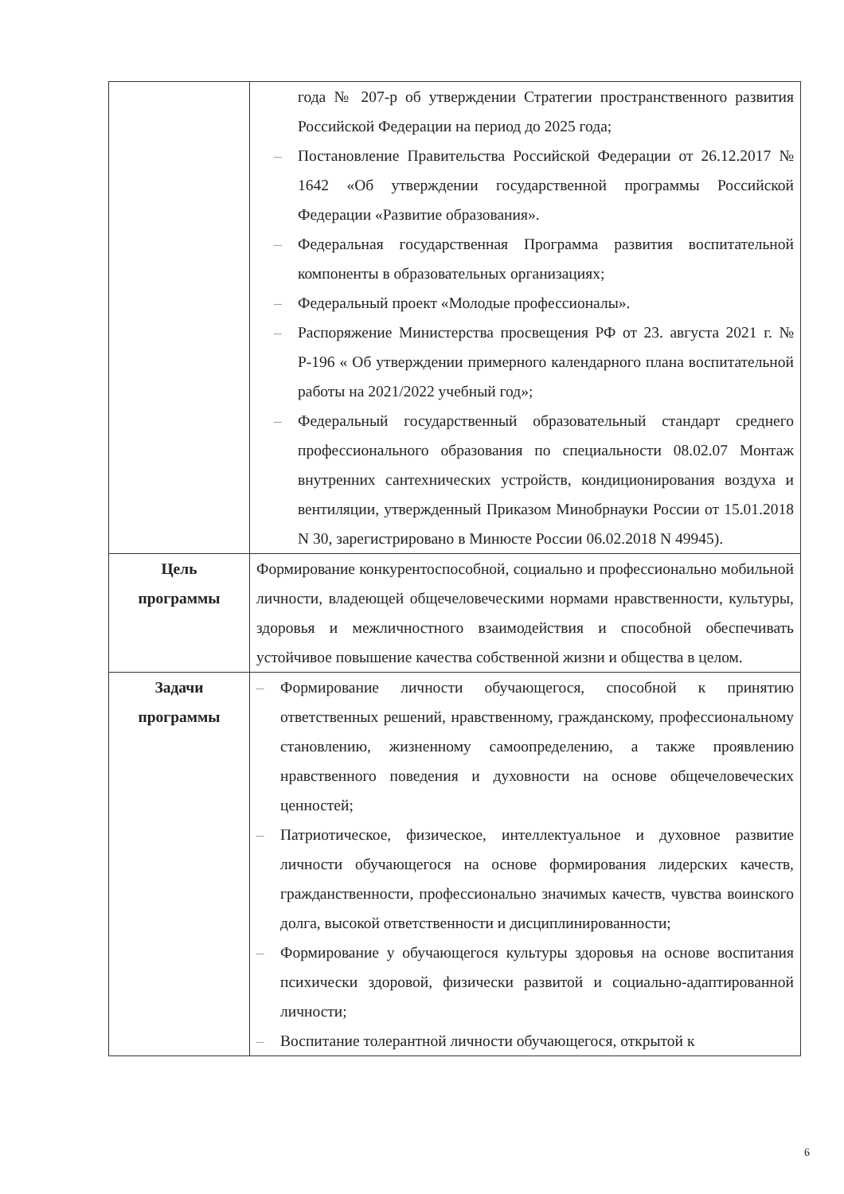| | года № 207-р об утверждении Стратегии пространственного развития Российской Федерации на период до 2025 года; – Постановление Правительства Российской Федерации от 26.12.2017 № 1642 «Об утверждении государственной программы Российской Федерации «Развитие образования». – Федеральная государственная Программа развития воспитательной компоненты в образовательных организациях; – Федеральный проект «Молодые профессионалы». – Распоряжение Министерства просвещения РФ от 23. августа 2021 г. № Р-196 « Об утверждении примерного календарного плана воспитательной работы на 2021/2022 учебный год»; – Федеральный государственный образовательный стандарт среднего профессионального образования по специальности 08.02.07 Монтаж внутренних сантехнических устройств, кондиционирования воздуха и вентиляции, утвержденный Приказом Минобрнауки России от 15.01.2018 N 30, зарегистрировано в Минюсте России 06.02.2018 N 49945). |
| Цель программы | Формирование конкурентоспособной, социально и профессионально мобильной личности, владеющей общечеловеческими нормами нравственности, культуры, здоровья и межличностного взаимодействия и способной обеспечивать устойчивое повышение качества собственной жизни и общества в целом. |
| Задачи программы | – Формирование личности обучающегося, способной к принятию ответственных решений, нравственному, гражданскому, профессиональному становлению, жизненному самоопределению, а также проявлению нравственного поведения и духовности на основе общечеловеческих ценностей; – Патриотическое, физическое, интеллектуальное и духовное развитие личности обучающегося на основе формирования лидерских качеств, гражданственности, профессионально значимых качеств, чувства воинского долга, высокой ответственности и дисциплинированности; – Формирование у обучающегося культуры здоровья на основе воспитания психически здоровой, физически развитой и социально-адаптированной личности; – Воспитание толерантной личности обучающегося, открытой к |
6